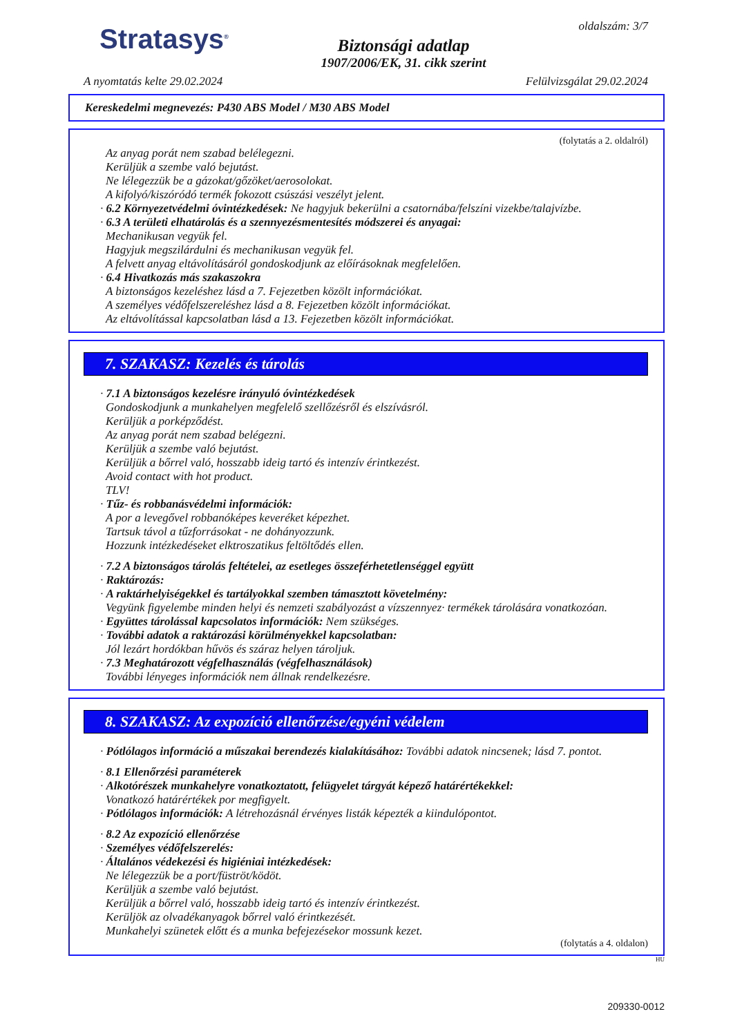Stratasys<sup>®</sup>
Biztonsági adatlap
1907/2006/EK, 31. cikk szerint
oldalszám: 3/7
A nyomtatás kelte 29.02.2024 Felülvizsgálat 29.02.2024
Kereskedelmi megnevezés: P430 ABS Model / M30 ABS Model
(folytatás a 2. oldalról)
Az anyag porát nem szabad belélegezni.
Kerüljük a szembe való bejutást.
Ne lélegezzük be a gázokat/gőzöket/aerosolokat.
A kifolyó/kiszóródó termék fokozott csúszási veszélyt jelent.
· 6.2 Környezetvédelmi óvintézkedések: Ne hagyjuk bekerülni a csatornába/felszíni vizekbe/talajvízbe.
· 6.3 A területi elhatárolás és a szennyezésmentesítés módszerei és anyagai:
Mechanikusan vegyük fel.
Hagyjuk megszilárdulni és mechanikusan vegyük fel.
A felvett anyag eltávolításáról gondoskodjunk az előírásoknak megfelelően.
· 6.4 Hivatkozás más szakaszokra
A biztonságos kezeléshez lásd a 7. Fejezetben közölt információkat.
A személyes védőfelszereléshez lásd a 8. Fejezetben közölt információkat.
Az eltávolítással kapcsolatban lásd a 13. Fejezetben közölt információkat.
7. SZAKASZ: Kezelés és tárolás
· 7.1 A biztonságos kezelésre irányuló óvintézkedések
Gondoskodjunk a munkahelyen megfelelő szellőzésről és elszívásról.
Kerüljük a porképződést.
Az anyag porát nem szabad belégezni.
Kerüljük a szembe való bejutást.
Kerüljük a bőrrel való, hosszabb ideig tartó és intenzív érintkezést.
Avoid contact with hot product.
TLV!
· Tűz- és robbanásvédelmi információk:
A por a levegővel robbanóképes keveréket képezhet.
Tartsuk távol a tűzforrásokat - ne dohányozzunk.
Hozzunk intézkedéseket elktroszatikus feltöltődés ellen.
· 7.2 A biztonságos tárolás feltételei, az esetleges összeférhetetlenséggel együtt
· Raktározás:
· A raktárhelyiségekkel és tartályokkal szemben támasztott követelmény:
Vegyünk figyelembe minden helyi és nemzeti szabályozást a vízszennyez· termékek tárolására vonatkozóan.
· Együttes tárolással kapcsolatos információk: Nem szükséges.
· További adatok a raktározási körülményekkel kapcsolatban:
Jól lezárt hordókban hűvös és száraz helyen tároljuk.
· 7.3 Meghatározott végfelhasználás (végfelhasználások)
További lényeges információk nem állnak rendelkezésre.
8. SZAKASZ: Az expozíció ellenőrzése/egyéni védelem
· Pótlólagos információ a műszakai berendezés kialakításához: További adatok nincsenek; lásd 7. pontot.
· 8.1 Ellenőrzési paraméterek
· Alkotórészek munkahelyre vonatkoztatott, felügyelet tárgyát képező határértékekkel:
Vonatkozó határértékek por megfigyelt.
· Pótlólagos információk: A létrehozásnál érvényes listák képezték a kiindulópontot.
· 8.2 Az expozíció ellenőrzése
· Személyes védőfelszerelés:
· Általános védekezési és higiéniai intézkedések:
Ne lélegezzük be a port/füströt/ködöt.
Kerüljük a szembe való bejutást.
Kerüljük a bőrrel való, hosszabb ideig tartó és intenzív érintkezést.
Kerüljök az olvadékanyagok bőrrel való érintkezését.
Munkahelyi szünetek előtt és a munka befejezésekor mossunk kezet.
(folytatás a 4. oldalon)
HU
209330-0012